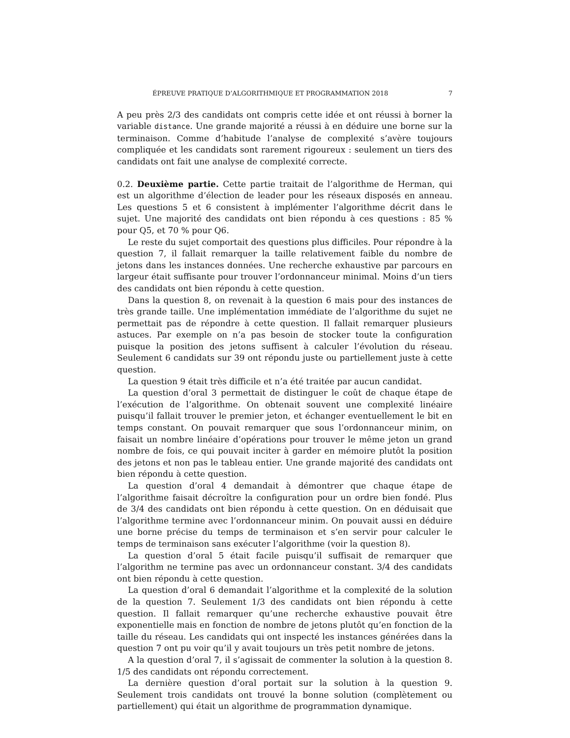ÉPREUVE PRATIQUE D’ALGORITHMIQUE ET PROGRAMMATION 2018 7
A peu près 2/3 des candidats ont compris cette idée et ont réussi à borner la variable distance. Une grande majorité a réussi à en déduire une borne sur la terminaison. Comme d’habitude l’analyse de complexité s’avère toujours compliquée et les candidats sont rarement rigoureux : seulement un tiers des candidats ont fait une analyse de complexité correcte.
0.2. Deuxième partie. Cette partie traitait de l’algorithme de Herman, qui est un algorithme d’élection de leader pour les réseaux disposés en anneau. Les questions 5 et 6 consistent à implémenter l’algorithme décrit dans le sujet. Une majorité des candidats ont bien répondu à ces questions : 85 % pour Q5, et 70 % pour Q6.
Le reste du sujet comportait des questions plus difficiles. Pour répondre à la question 7, il fallait remarquer la taille relativement faible du nombre de jetons dans les instances données. Une recherche exhaustive par parcours en largeur était suffisante pour trouver l’ordonnanceur minimal. Moins d’un tiers des candidats ont bien répondu à cette question.
Dans la question 8, on revenait à la question 6 mais pour des instances de très grande taille. Une implémentation immédiate de l’algorithme du sujet ne permettait pas de répondre à cette question. Il fallait remarquer plusieurs astuces. Par exemple on n’a pas besoin de stocker toute la configuration puisque la position des jetons suffisent à calculer l’évolution du réseau. Seulement 6 candidats sur 39 ont répondu juste ou partiellement juste à cette question.
La question 9 était très difficile et n’a été traitée par aucun candidat.
La question d’oral 3 permettait de distinguer le coût de chaque étape de l’exécution de l’algorithme. On obtenait souvent une complexité linéaire puisqu’il fallait trouver le premier jeton, et échanger eventuellement le bit en temps constant. On pouvait remarquer que sous l’ordonnanceur minim, on faisait un nombre linéaire d’opérations pour trouver le même jeton un grand nombre de fois, ce qui pouvait inciter à garder en mémoire plutôt la position des jetons et non pas le tableau entier. Une grande majorité des candidats ont bien répondu à cette question.
La question d’oral 4 demandait à démontrer que chaque étape de l’algorithme faisait décroître la configuration pour un ordre bien fondé. Plus de 3/4 des candidats ont bien répondu à cette question. On en déduisait que l’algorithme termine avec l’ordonnanceur minim. On pouvait aussi en déduire une borne précise du temps de terminaison et s’en servir pour calculer le temps de terminaison sans exécuter l’algorithme (voir la question 8).
La question d’oral 5 était facile puisqu’il suffisait de remarquer que l’algorithm ne termine pas avec un ordonnanceur constant. 3/4 des candidats ont bien répondu à cette question.
La question d’oral 6 demandait l’algorithme et la complexité de la solution de la question 7. Seulement 1/3 des candidats ont bien répondu à cette question. Il fallait remarquer qu’une recherche exhaustive pouvait être exponentielle mais en fonction de nombre de jetons plutôt qu’en fonction de la taille du réseau. Les candidats qui ont inspecté les instances générées dans la question 7 ont pu voir qu’il y avait toujours un très petit nombre de jetons.
A la question d’oral 7, il s’agissait de commenter la solution à la question 8. 1/5 des candidats ont répondu correctement.
La dernière question d’oral portait sur la solution à la question 9. Seulement trois candidats ont trouvé la bonne solution (complètement ou partiellement) qui était un algorithme de programmation dynamique.